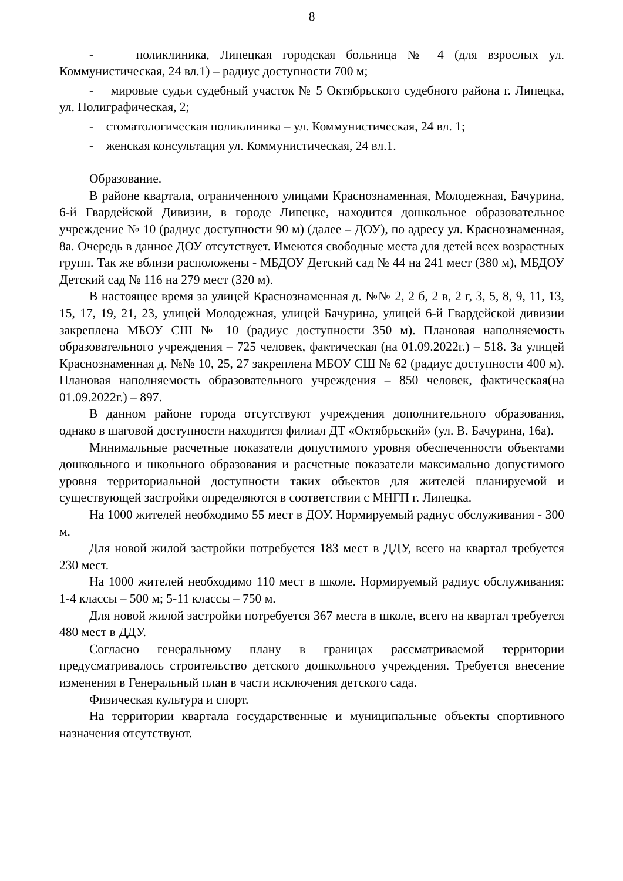8
- поликлиника, Липецкая городская больница № 4 (для взрослых ул. Коммунистическая, 24 вл.1) – радиус доступности 700 м;
- мировые судьи судебный участок № 5 Октябрьского судебного района г. Липецка, ул. Полиграфическая, 2;
- стоматологическая поликлиника – ул. Коммунистическая, 24 вл. 1;
- женская консультация ул. Коммунистическая, 24 вл.1.
Образование.
В районе квартала, ограниченного улицами Краснознаменная, Молодежная, Бачурина, 6-й Гвардейской Дивизии, в городе Липецке, находится дошкольное образовательное учреждение № 10 (радиус доступности 90 м) (далее – ДОУ), по адресу ул. Краснознаменная, 8а. Очередь в данное ДОУ отсутствует. Имеются свободные места для детей всех возрастных групп. Так же вблизи расположены - МБДОУ Детский сад № 44 на 241 мест (380 м), МБДОУ Детский сад № 116 на 279 мест (320 м).
В настоящее время за улицей Краснознаменная д. №№ 2, 2 б, 2 в, 2 г, 3, 5, 8, 9, 11, 13, 15, 17, 19, 21, 23, улицей Молодежная, улицей Бачурина, улицей 6-й Гвардейской дивизии закреплена МБОУ СШ № 10 (радиус доступности 350 м). Плановая наполняемость образовательного учреждения – 725 человек, фактическая (на 01.09.2022г.) – 518. За улицей Краснознаменная д. №№ 10, 25, 27 закреплена МБОУ СШ № 62 (радиус доступности 400 м). Плановая наполняемость образовательного учреждения – 850 человек, фактическая(на 01.09.2022г.) – 897.
В данном районе города отсутствуют учреждения дополнительного образования, однако в шаговой доступности находится филиал ДТ «Октябрьский» (ул. В. Бачурина, 16а).
Минимальные расчетные показатели допустимого уровня обеспеченности объектами дошкольного и школьного образования и расчетные показатели максимально допустимого уровня территориальной доступности таких объектов для жителей планируемой и существующей застройки определяются в соответствии с МНГП г. Липецка.
На 1000 жителей необходимо 55 мест в ДОУ. Нормируемый радиус обслуживания - 300 м.
Для новой жилой застройки потребуется 183 мест в ДДУ, всего на квартал требуется 230 мест.
На 1000 жителей необходимо 110 мест в школе. Нормируемый радиус обслуживания: 1-4 классы – 500 м; 5-11 классы – 750 м.
Для новой жилой застройки потребуется 367 места в школе, всего на квартал требуется 480 мест в ДДУ.
Согласно генеральному плану в границах рассматриваемой территории предусматривалось строительство детского дошкольного учреждения. Требуется внесение изменения в Генеральный план в части исключения детского сада.
Физическая культура и спорт.
На территории квартала государственные и муниципальные объекты спортивного назначения отсутствуют.